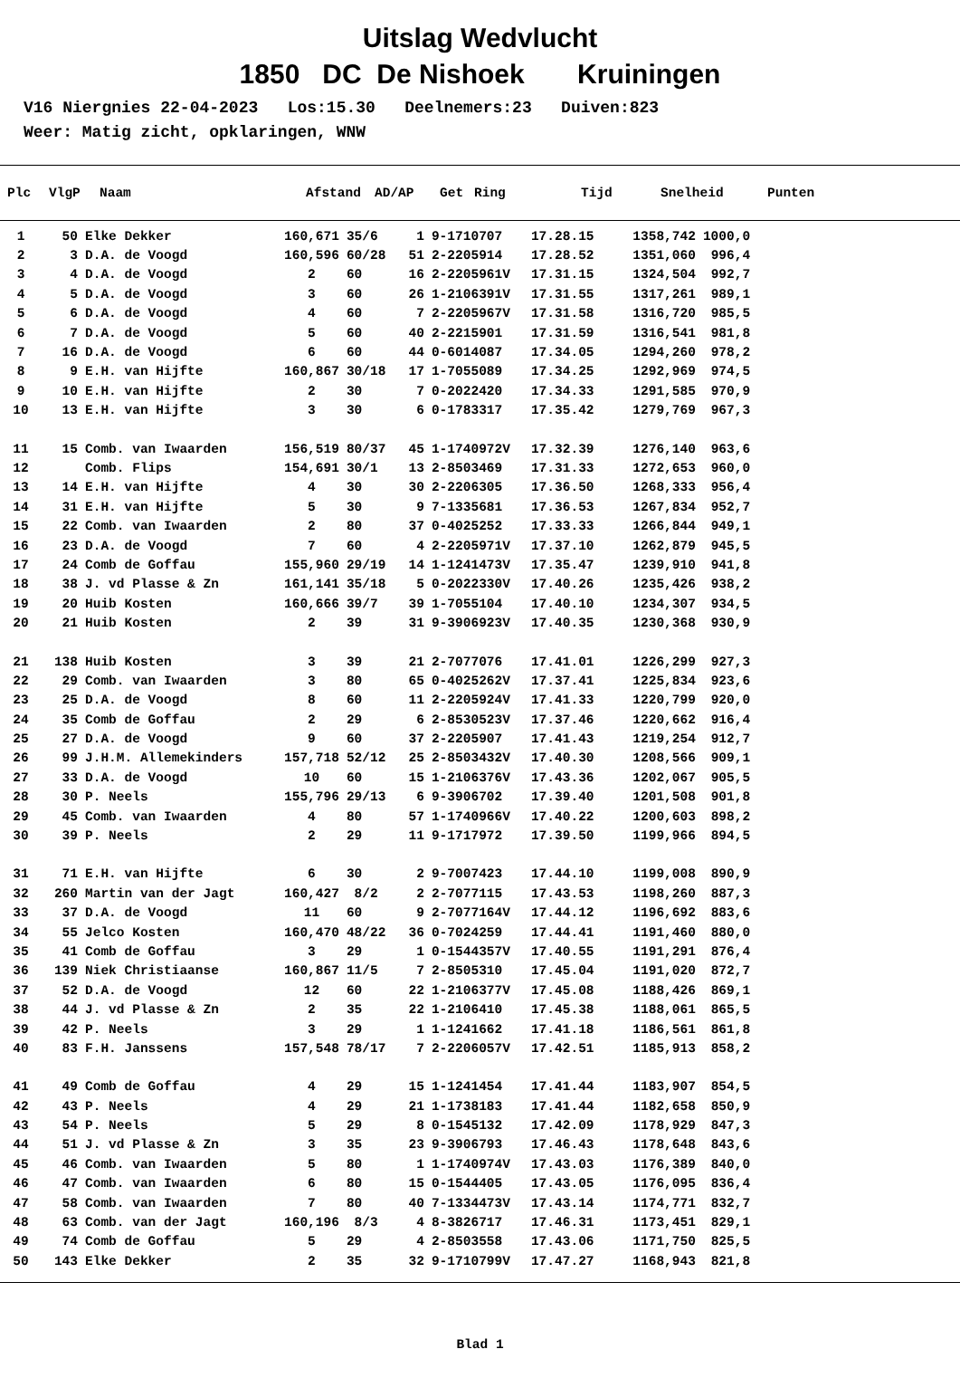Uitslag Wedvlucht
1850 DC De Nishoek Kruiningen
V16 Niergnies 22-04-2023 Los:15.30 Deelnemers:23 Duiven:823 Weer: Matig zicht, opklaringen, WNW
| Plc | VlgP | Naam | Afstand | AD/AP | Get | Ring | Tijd | Snelheid | Punten |
| --- | --- | --- | --- | --- | --- | --- | --- | --- | --- |
| 1 | 50 | Elke Dekker | 160,671 | 35/6 | 1 | 9-1710707 | 17.28.15 | 1358,742 | 1000,0 |
| 2 | 3 | D.A. de Voogd | 160,596 | 60/28 | 51 | 2-2205914 | 17.28.52 | 1351,060 | 996,4 |
| 3 | 4 | D.A. de Voogd | 2 | 60 | 16 | 2-2205961V | 17.31.15 | 1324,504 | 992,7 |
| 4 | 5 | D.A. de Voogd | 3 | 60 | 26 | 1-2106391V | 17.31.55 | 1317,261 | 989,1 |
| 5 | 6 | D.A. de Voogd | 4 | 60 | 7 | 2-2205967V | 17.31.58 | 1316,720 | 985,5 |
| 6 | 7 | D.A. de Voogd | 5 | 60 | 40 | 2-2215901 | 17.31.59 | 1316,541 | 981,8 |
| 7 | 16 | D.A. de Voogd | 6 | 60 | 44 | 0-6014087 | 17.34.05 | 1294,260 | 978,2 |
| 8 | 9 | E.H. van Hijfte | 160,867 | 30/18 | 17 | 1-7055089 | 17.34.25 | 1292,969 | 974,5 |
| 9 | 10 | E.H. van Hijfte | 2 | 30 | 7 | 0-2022420 | 17.34.33 | 1291,585 | 970,9 |
| 10 | 13 | E.H. van Hijfte | 3 | 30 | 6 | 0-1783317 | 17.35.42 | 1279,769 | 967,3 |
| 11 | 15 | Comb. van Iwaarden | 156,519 | 80/37 | 45 | 1-1740972V | 17.32.39 | 1276,140 | 963,6 |
| 12 | | Comb. Flips | 154,691 | 30/1 | 13 | 2-8503469 | 17.31.33 | 1272,653 | 960,0 |
| 13 | 14 | E.H. van Hijfte | 4 | 30 | 30 | 2-2206305 | 17.36.50 | 1268,333 | 956,4 |
| 14 | 31 | E.H. van Hijfte | 5 | 30 | 9 | 7-1335681 | 17.36.53 | 1267,834 | 952,7 |
| 15 | 22 | Comb. van Iwaarden | 2 | 80 | 37 | 0-4025252 | 17.33.33 | 1266,844 | 949,1 |
| 16 | 23 | D.A. de Voogd | 7 | 60 | 4 | 2-2205971V | 17.37.10 | 1262,879 | 945,5 |
| 17 | 24 | Comb de Goffau | 155,960 | 29/19 | 14 | 1-1241473V | 17.35.47 | 1239,910 | 941,8 |
| 18 | 38 | J. vd Plasse & Zn | 161,141 | 35/18 | 5 | 0-2022330V | 17.40.26 | 1235,426 | 938,2 |
| 19 | 20 | Huib Kosten | 160,666 | 39/7 | 39 | 1-7055104 | 17.40.10 | 1234,307 | 934,5 |
| 20 | 21 | Huib Kosten | 2 | 39 | 31 | 9-3906923V | 17.40.35 | 1230,368 | 930,9 |
| 21 | 138 | Huib Kosten | 3 | 39 | 21 | 2-7077076 | 17.41.01 | 1226,299 | 927,3 |
| 22 | 29 | Comb. van Iwaarden | 3 | 80 | 65 | 0-4025262V | 17.37.41 | 1225,834 | 923,6 |
| 23 | 25 | D.A. de Voogd | 8 | 60 | 11 | 2-2205924V | 17.41.33 | 1220,799 | 920,0 |
| 24 | 35 | Comb de Goffau | 2 | 29 | 6 | 2-8530523V | 17.37.46 | 1220,662 | 916,4 |
| 25 | 27 | D.A. de Voogd | 9 | 60 | 37 | 2-2205907 | 17.41.43 | 1219,254 | 912,7 |
| 26 | 99 | J.H.M. Allemekinders | 157,718 | 52/12 | 25 | 2-8503432V | 17.40.30 | 1208,566 | 909,1 |
| 27 | 33 | D.A. de Voogd | 10 | 60 | 15 | 1-2106376V | 17.43.36 | 1202,067 | 905,5 |
| 28 | 30 | P. Neels | 155,796 | 29/13 | 6 | 9-3906702 | 17.39.40 | 1201,508 | 901,8 |
| 29 | 45 | Comb. van Iwaarden | 4 | 80 | 57 | 1-1740966V | 17.40.22 | 1200,603 | 898,2 |
| 30 | 39 | P. Neels | 2 | 29 | 11 | 9-1717972 | 17.39.50 | 1199,966 | 894,5 |
| 31 | 71 | E.H. van Hijfte | 6 | 30 | 2 | 9-7007423 | 17.44.10 | 1199,008 | 890,9 |
| 32 | 260 | Martin van der Jagt | 160,427 | 8/2 | 2 | 2-7077115 | 17.43.53 | 1198,260 | 887,3 |
| 33 | 37 | D.A. de Voogd | 11 | 60 | 9 | 2-7077164V | 17.44.12 | 1196,692 | 883,6 |
| 34 | 55 | Jelco Kosten | 160,470 | 48/22 | 36 | 0-7024259 | 17.44.41 | 1191,460 | 880,0 |
| 35 | 41 | Comb de Goffau | 3 | 29 | 1 | 0-1544357V | 17.40.55 | 1191,291 | 876,4 |
| 36 | 139 | Niek Christiaanse | 160,867 | 11/5 | 7 | 2-8505310 | 17.45.04 | 1191,020 | 872,7 |
| 37 | 52 | D.A. de Voogd | 12 | 60 | 22 | 1-2106377V | 17.45.08 | 1188,426 | 869,1 |
| 38 | 44 | J. vd Plasse & Zn | 2 | 35 | 22 | 1-2106410 | 17.45.38 | 1188,061 | 865,5 |
| 39 | 42 | P. Neels | 3 | 29 | 1 | 1-1241662 | 17.41.18 | 1186,561 | 861,8 |
| 40 | 83 | F.H. Janssens | 157,548 | 78/17 | 7 | 2-2206057V | 17.42.51 | 1185,913 | 858,2 |
| 41 | 49 | Comb de Goffau | 4 | 29 | 15 | 1-1241454 | 17.41.44 | 1183,907 | 854,5 |
| 42 | 43 | P. Neels | 4 | 29 | 21 | 1-1738183 | 17.41.44 | 1182,658 | 850,9 |
| 43 | 54 | P. Neels | 5 | 29 | 8 | 0-1545132 | 17.42.09 | 1178,929 | 847,3 |
| 44 | 51 | J. vd Plasse & Zn | 3 | 35 | 23 | 9-3906793 | 17.46.43 | 1178,648 | 843,6 |
| 45 | 46 | Comb. van Iwaarden | 5 | 80 | 1 | 1-1740974V | 17.43.03 | 1176,389 | 840,0 |
| 46 | 47 | Comb. van Iwaarden | 6 | 80 | 15 | 0-1544405 | 17.43.05 | 1176,095 | 836,4 |
| 47 | 58 | Comb. van Iwaarden | 7 | 80 | 40 | 7-1334473V | 17.43.14 | 1174,771 | 832,7 |
| 48 | 63 | Comb. van der Jagt | 160,196 | 8/3 | 4 | 8-3826717 | 17.46.31 | 1173,451 | 829,1 |
| 49 | 74 | Comb de Goffau | 5 | 29 | 4 | 2-8503558 | 17.43.06 | 1171,750 | 825,5 |
| 50 | 143 | Elke Dekker | 2 | 35 | 32 | 9-1710799V | 17.47.27 | 1168,943 | 821,8 |
Blad 1